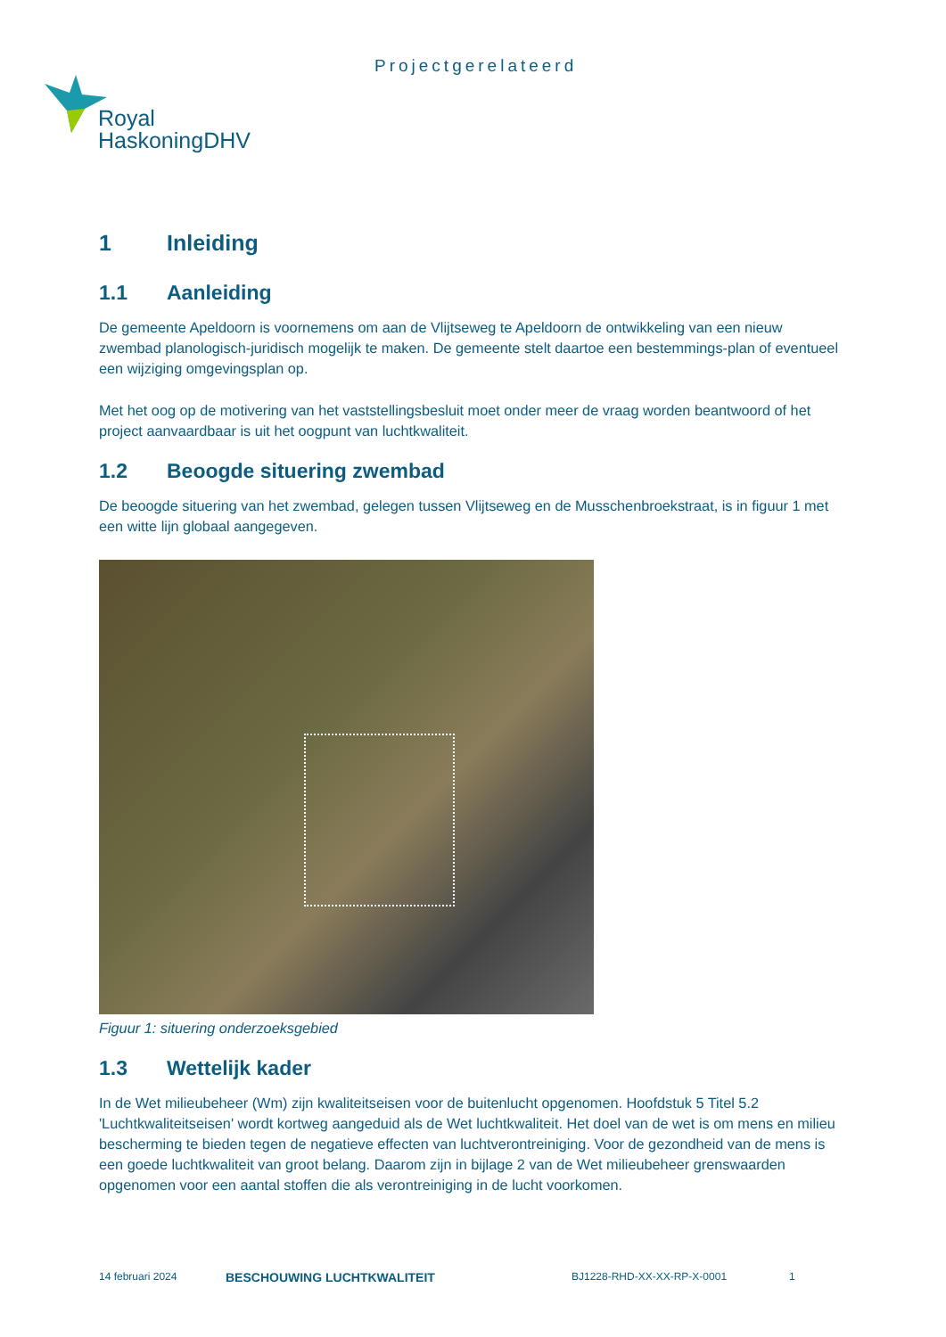Projectgerelateerd
Royal
HaskoningDHV
1 Inleiding
1.1 Aanleiding
De gemeente Apeldoorn is voornemens om aan de Vlijtseweg te Apeldoorn de ontwikkeling van een nieuw zwembad planologisch-juridisch mogelijk te maken. De gemeente stelt daartoe een bestemmings-plan of eventueel een wijziging omgevingsplan op.
Met het oog op de motivering van het vaststellingsbesluit moet onder meer de vraag worden beantwoord of het project aanvaardbaar is uit het oogpunt van luchtkwaliteit.
1.2 Beoogde situering zwembad
De beoogde situering van het zwembad, gelegen tussen Vlijtseweg en de Musschenbroekstraat, is in figuur 1 met een witte lijn globaal aangegeven.
Figuur 1: situering onderzoeksgebied
1.3 Wettelijk kader
In de Wet milieubeheer (Wm) zijn kwaliteitseisen voor de buitenlucht opgenomen. Hoofdstuk 5 Titel 5.2 'Luchtkwaliteitseisen' wordt kortweg aangeduid als de Wet luchtkwaliteit. Het doel van de wet is om mens en milieu bescherming te bieden tegen de negatieve effecten van luchtverontreiniging. Voor de gezondheid van de mens is een goede luchtkwaliteit van groot belang. Daarom zijn in bijlage 2 van de Wet milieubeheer grenswaarden opgenomen voor een aantal stoffen die als verontreiniging in de lucht voorkomen.
14 februari 2024 BESCHOUWING LUCHTKWALITEIT BJ1228-RHD-XX-XX-RP-X-0001 1